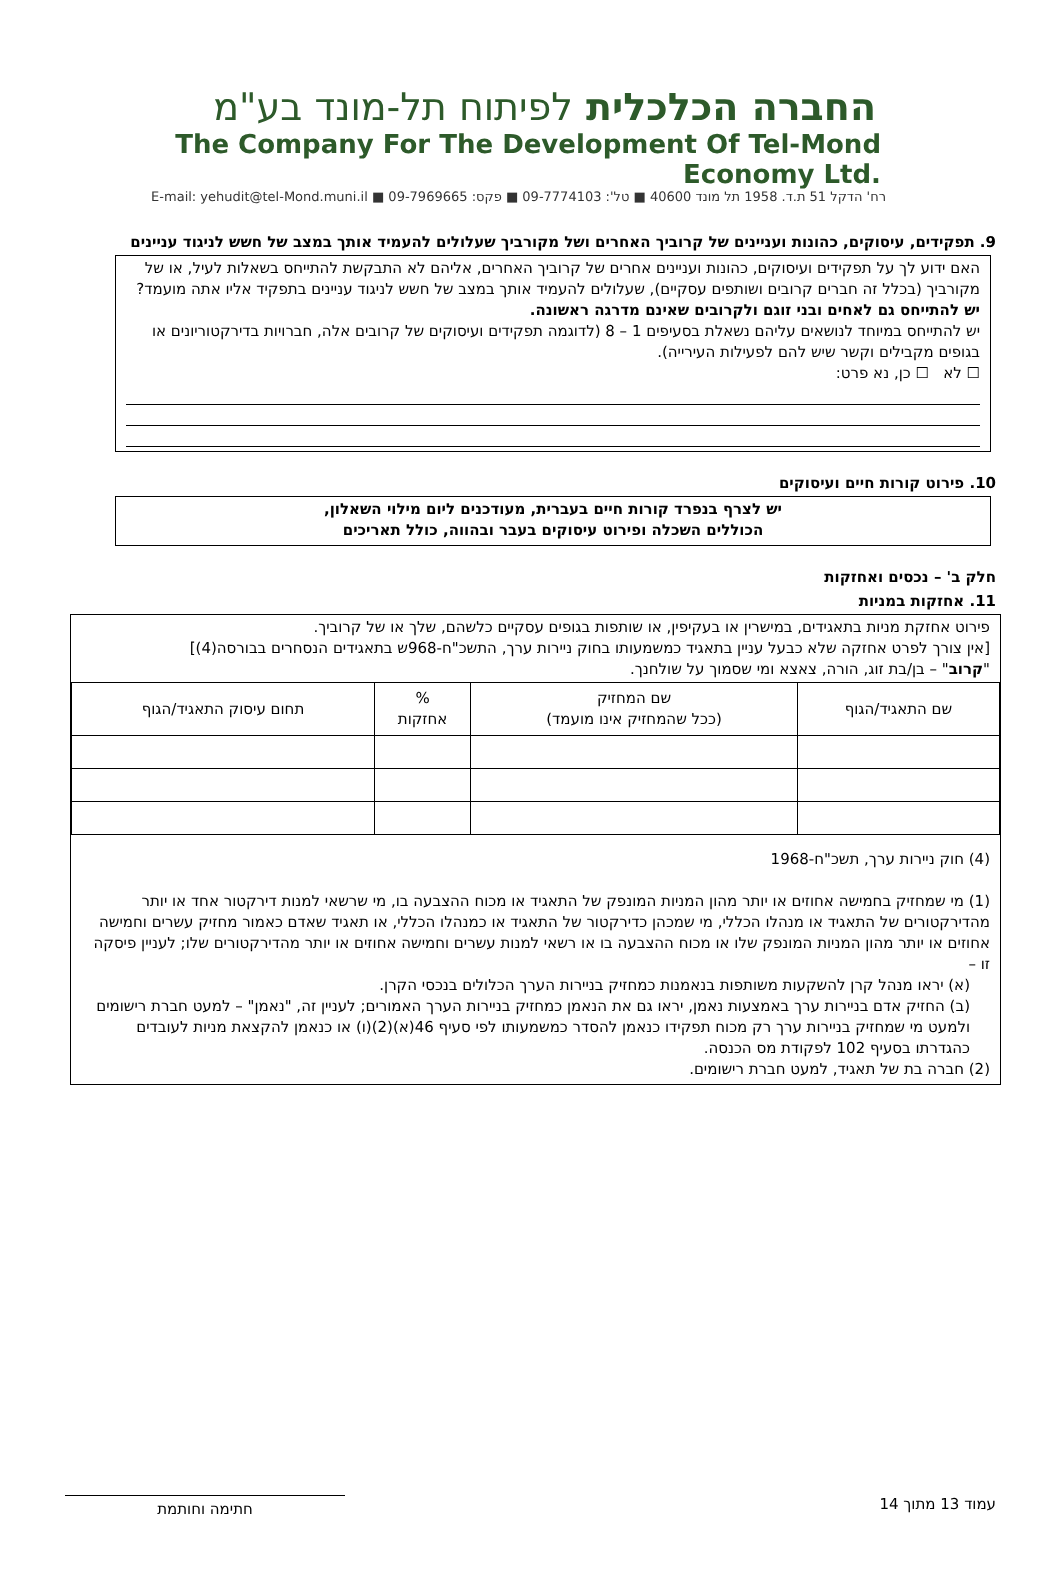החברה הכלכלית לפיתוח תל-מונד בע"מ
The Company For The Development Of Tel-Mond Economy Ltd.
רח' הדקל 51 ת.ד. 1958 תל מונד 40600 ■ טל': 09-7774103 ■ פקס: 09-7969665 ■ E-mail: yehudit@tel-Mond.muni.il
9. תפקידים, עיסוקים, כהונות ועניינים של קרוביך האחרים ושל מקורביך שעלולים להעמיד אותך במצב של חשש לניגוד עניינים
האם ידוע לך על תפקידים ועיסוקים, כהונות ועניינים אחרים של קרוביך האחרים, אליהם לא התבקשת להתייחס בשאלות לעיל, או של מקורביך (בכלל זה חברים קרובים ושותפים עסקיים), שעלולים להעמיד אותך במצב של חשש לניגוד עניינים בתפקיד אליו אתה מועמד?
יש להתייחס גם לאחים ובני זוגם ולקרובים שאינם מדרגה ראשונה.
יש להתייחס במיוחד לנושאים עליהם נשאלת בסעיפים 1 – 8 (לדוגמה תפקידים ועיסוקים של קרובים אלה, חברויות בדירקטוריונים או בגופים מקבילים וקשר שיש להם לפעילות העירייה).
☐ לא ☐ כן, נא פרט:
10. פירוט קורות חיים ועיסוקים
יש לצרף בנפרד קורות חיים בעברית, מעודכנים ליום מילוי השאלון,
הכוללים השכלה ופירוט עיסוקים בעבר ובהווה, כולל תאריכים
חלק ב' – נכסים ואחזקות
11. אחזקות במניות
פירוט אחזקת מניות בתאגידים, במישרין או בעקיפין, או שותפות בגופים עסקיים כלשהם, שלך או של קרוביך.
[אין צורך לפרט אחזקה שלא כבעל עניין בתאגיד כמשמעותו בחוק ניירות ערך, התשכ"ח-968ש בתאגידים הנסחרים בבורסה(4)]
"קרוב" – בן/בת זוג, הורה, צאצא ומי שסמוך על שולחנך.
| שם התאגיד/הגוף | שם המחזיק (ככל שהמחזיק אינו מועמד) | % אחזקות | תחום עיסוק התאגיד/הגוף |
| --- | --- | --- | --- |
(4) חוק ניירות ערך, תשכ"ח-1968
(1) מי שמחזיק בחמישה אחוזים או יותר מהון המניות המונפק של התאגיד או מכוח ההצבעה בו, מי שרשאי למנות דירקטור אחד או יותר מהדירקטורים של התאגיד או מנהלו הכללי, מי שמכהן כדירקטור של התאגיד או כמנהלו הכללי, או תאגיד שאדם כאמור מחזיק עשרים וחמישה אחוזים או יותר מהון המניות המונפק שלו או מכוח ההצבעה בו או רשאי למנות עשרים וחמישה אחוזים או יותר מהדירקטורים שלו; לעניין פיסקה זו –
(א) יראו מנהל קרן להשקעות משותפות בנאמנות כמחזיק בניירות הערך הכלולים בנכסי הקרן.
(ב) החזיק אדם בניירות ערך באמצעות נאמן, יראו גם את הנאמן כמחזיק בניירות הערך האמורים; לעניין זה, "נאמן" – למעט חברת רישומים ולמעט מי שמחזיק בניירות ערך רק מכוח תפקידו כנאמן להסדר כמשמעותו לפי סעיף 46(א)(2)(ו) או כנאמן להקצאת מניות לעובדים כהגדרתו בסעיף 102 לפקודת מס הכנסה.
(2) חברה בת של תאגיד, למעט חברת רישומים.
עמוד 13 מתוך 14 חתימה וחותמת